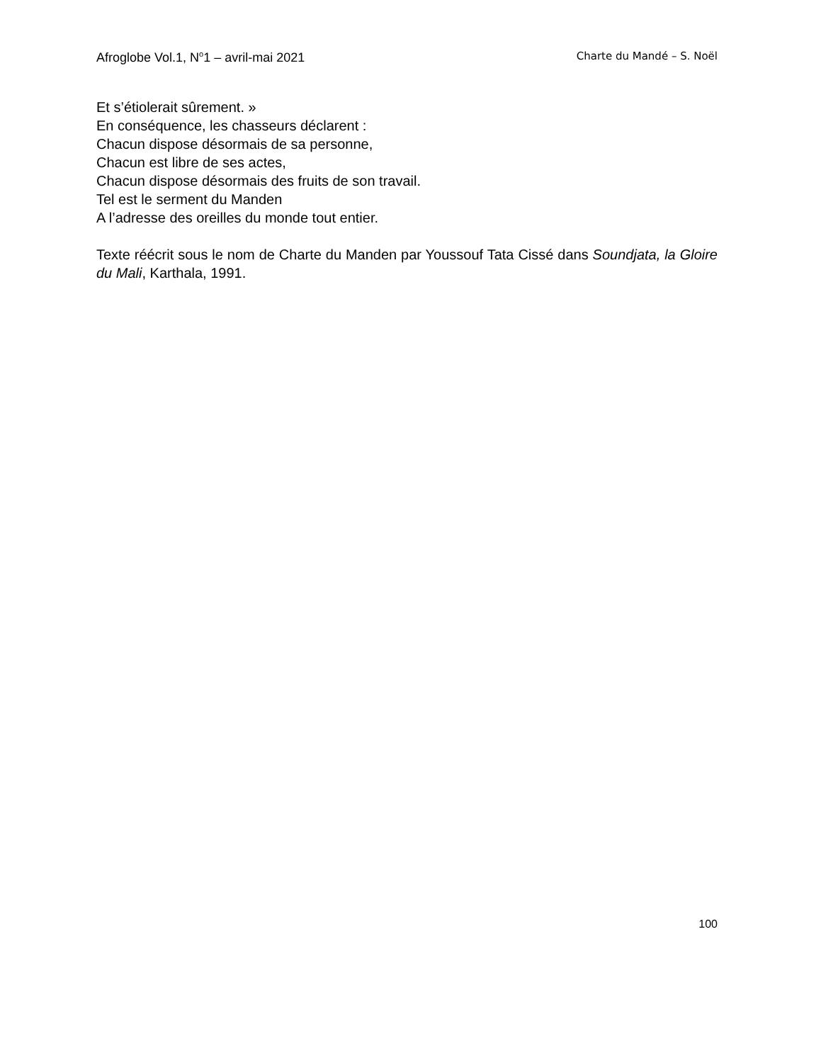Afroglobe Vol.1, N<sup>o</sup>1 – avril-mai 2021 Charte du Mandé – S. Noël
Et s’étiolerait sûrement. »
En conséquence, les chasseurs déclarent :
Chacun dispose désormais de sa personne,
Chacun est libre de ses actes,
Chacun dispose désormais des fruits de son travail.
Tel est le serment du Manden
A l’adresse des oreilles du monde tout entier.
Texte réécrit sous le nom de Charte du Manden par Youssouf Tata Cissé dans Soundjata, la Gloire du Mali, Karthala, 1991.
100